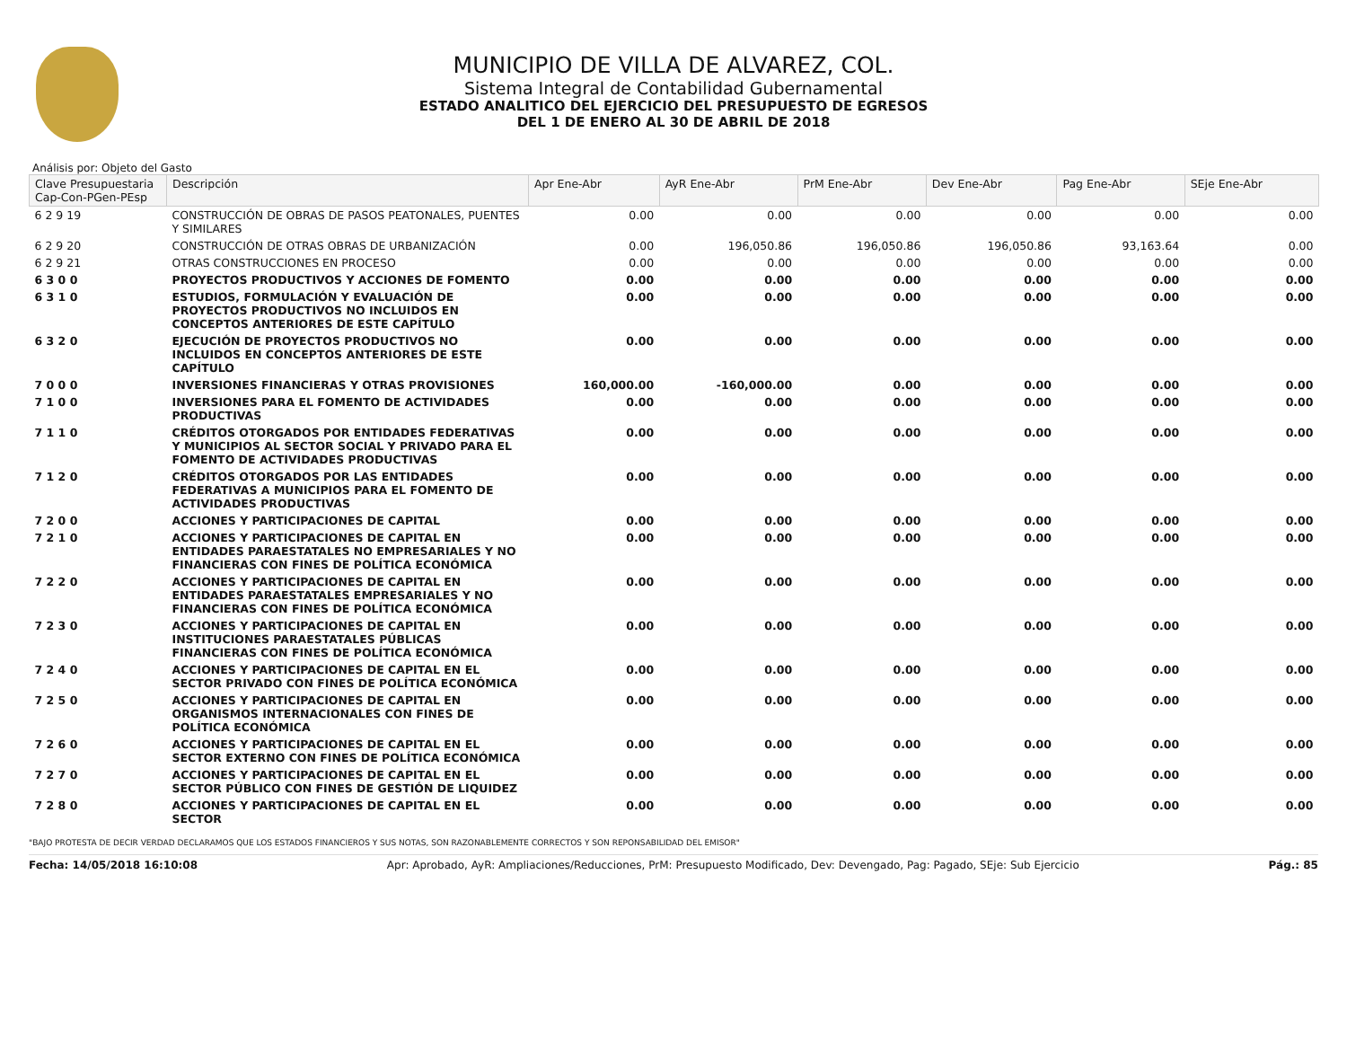MUNICIPIO DE VILLA DE ALVAREZ, COL.
Sistema Integral de Contabilidad Gubernamental
ESTADO ANALITICO DEL EJERCICIO DEL PRESUPUESTO DE EGRESOS
DEL 1 DE ENERO AL 30 DE ABRIL DE 2018
Análisis por: Objeto del Gasto
| Clave Presupuestaria Cap-Con-PGen-PEsp | Descripción | Apr Ene-Abr | AyR Ene-Abr | PrM Ene-Abr | Dev Ene-Abr | Pag Ene-Abr | SEje Ene-Abr |
| --- | --- | --- | --- | --- | --- | --- | --- |
| 6 2 9 19 | CONSTRUCCIÓN DE OBRAS DE PASOS PEATONALES, PUENTES Y SIMILARES | 0.00 | 0.00 | 0.00 | 0.00 | 0.00 | 0.00 |
| 6 2 9 20 | CONSTRUCCIÓN DE OTRAS OBRAS DE URBANIZACIÓN | 0.00 | 196,050.86 | 196,050.86 | 196,050.86 | 93,163.64 | 0.00 |
| 6 2 9 21 | OTRAS CONSTRUCCIONES EN PROCESO | 0.00 | 0.00 | 0.00 | 0.00 | 0.00 | 0.00 |
| 6 3 0 0 | PROYECTOS PRODUCTIVOS Y ACCIONES DE FOMENTO | 0.00 | 0.00 | 0.00 | 0.00 | 0.00 | 0.00 |
| 6 3 1 0 | ESTUDIOS, FORMULACIÓN Y EVALUACIÓN DE PROYECTOS PRODUCTIVOS NO INCLUIDOS EN CONCEPTOS ANTERIORES DE ESTE CAPÍTULO | 0.00 | 0.00 | 0.00 | 0.00 | 0.00 | 0.00 |
| 6 3 2 0 | EJECUCIÓN DE PROYECTOS PRODUCTIVOS NO INCLUIDOS EN CONCEPTOS ANTERIORES DE ESTE CAPÍTULO | 0.00 | 0.00 | 0.00 | 0.00 | 0.00 | 0.00 |
| 7 0 0 0 | INVERSIONES FINANCIERAS Y OTRAS PROVISIONES | 160,000.00 | -160,000.00 | 0.00 | 0.00 | 0.00 | 0.00 |
| 7 1 0 0 | INVERSIONES PARA EL FOMENTO DE ACTIVIDADES PRODUCTIVAS | 0.00 | 0.00 | 0.00 | 0.00 | 0.00 | 0.00 |
| 7 1 1 0 | CRÉDITOS OTORGADOS POR ENTIDADES FEDERATIVAS Y MUNICIPIOS AL SECTOR SOCIAL Y PRIVADO PARA EL FOMENTO DE ACTIVIDADES PRODUCTIVAS | 0.00 | 0.00 | 0.00 | 0.00 | 0.00 | 0.00 |
| 7 1 2 0 | CRÉDITOS OTORGADOS POR LAS ENTIDADES FEDERATIVAS A MUNICIPIOS PARA EL FOMENTO DE ACTIVIDADES PRODUCTIVAS | 0.00 | 0.00 | 0.00 | 0.00 | 0.00 | 0.00 |
| 7 2 0 0 | ACCIONES Y PARTICIPACIONES DE CAPITAL | 0.00 | 0.00 | 0.00 | 0.00 | 0.00 | 0.00 |
| 7 2 1 0 | ACCIONES Y PARTICIPACIONES DE CAPITAL EN ENTIDADES PARAESTATALES NO EMPRESARIALES Y NO FINANCIERAS CON FINES DE POLÍTICA ECONÓMICA | 0.00 | 0.00 | 0.00 | 0.00 | 0.00 | 0.00 |
| 7 2 2 0 | ACCIONES Y PARTICIPACIONES DE CAPITAL EN ENTIDADES PARAESTATALES EMPRESARIALES Y NO FINANCIERAS CON FINES DE POLÍTICA ECONÓMICA | 0.00 | 0.00 | 0.00 | 0.00 | 0.00 | 0.00 |
| 7 2 3 0 | ACCIONES Y PARTICIPACIONES DE CAPITAL EN INSTITUCIONES PARAESTATALES PÚBLICAS FINANCIERAS CON FINES DE POLÍTICA ECONÓMICA | 0.00 | 0.00 | 0.00 | 0.00 | 0.00 | 0.00 |
| 7 2 4 0 | ACCIONES Y PARTICIPACIONES DE CAPITAL EN EL SECTOR PRIVADO CON FINES DE POLÍTICA ECONÓMICA | 0.00 | 0.00 | 0.00 | 0.00 | 0.00 | 0.00 |
| 7 2 5 0 | ACCIONES Y PARTICIPACIONES DE CAPITAL EN ORGANISMOS INTERNACIONALES CON FINES DE POLÍTICA ECONÓMICA | 0.00 | 0.00 | 0.00 | 0.00 | 0.00 | 0.00 |
| 7 2 6 0 | ACCIONES Y PARTICIPACIONES DE CAPITAL EN EL SECTOR EXTERNO CON FINES DE POLÍTICA ECONÓMICA | 0.00 | 0.00 | 0.00 | 0.00 | 0.00 | 0.00 |
| 7 2 7 0 | ACCIONES Y PARTICIPACIONES DE CAPITAL EN EL SECTOR PÚBLICO CON FINES DE GESTIÓN DE LIQUIDEZ | 0.00 | 0.00 | 0.00 | 0.00 | 0.00 | 0.00 |
| 7 2 8 0 | ACCIONES Y PARTICIPACIONES DE CAPITAL EN EL SECTOR | 0.00 | 0.00 | 0.00 | 0.00 | 0.00 | 0.00 |
"BAJO PROTESTA DE DECIR VERDAD DECLARAMOS QUE LOS ESTADOS FINANCIEROS Y SUS NOTAS, SON RAZONABLEMENTE CORRECTOS Y SON REPONSABILIDAD DEL EMISOR"
Fecha: 14/05/2018 16:10:08 Apr: Aprobado, AyR: Ampliaciones/Reducciones, PrM: Presupuesto Modificado, Dev: Devengado, Pag: Pagado, SEje: Sub Ejercicio Pág.: 85